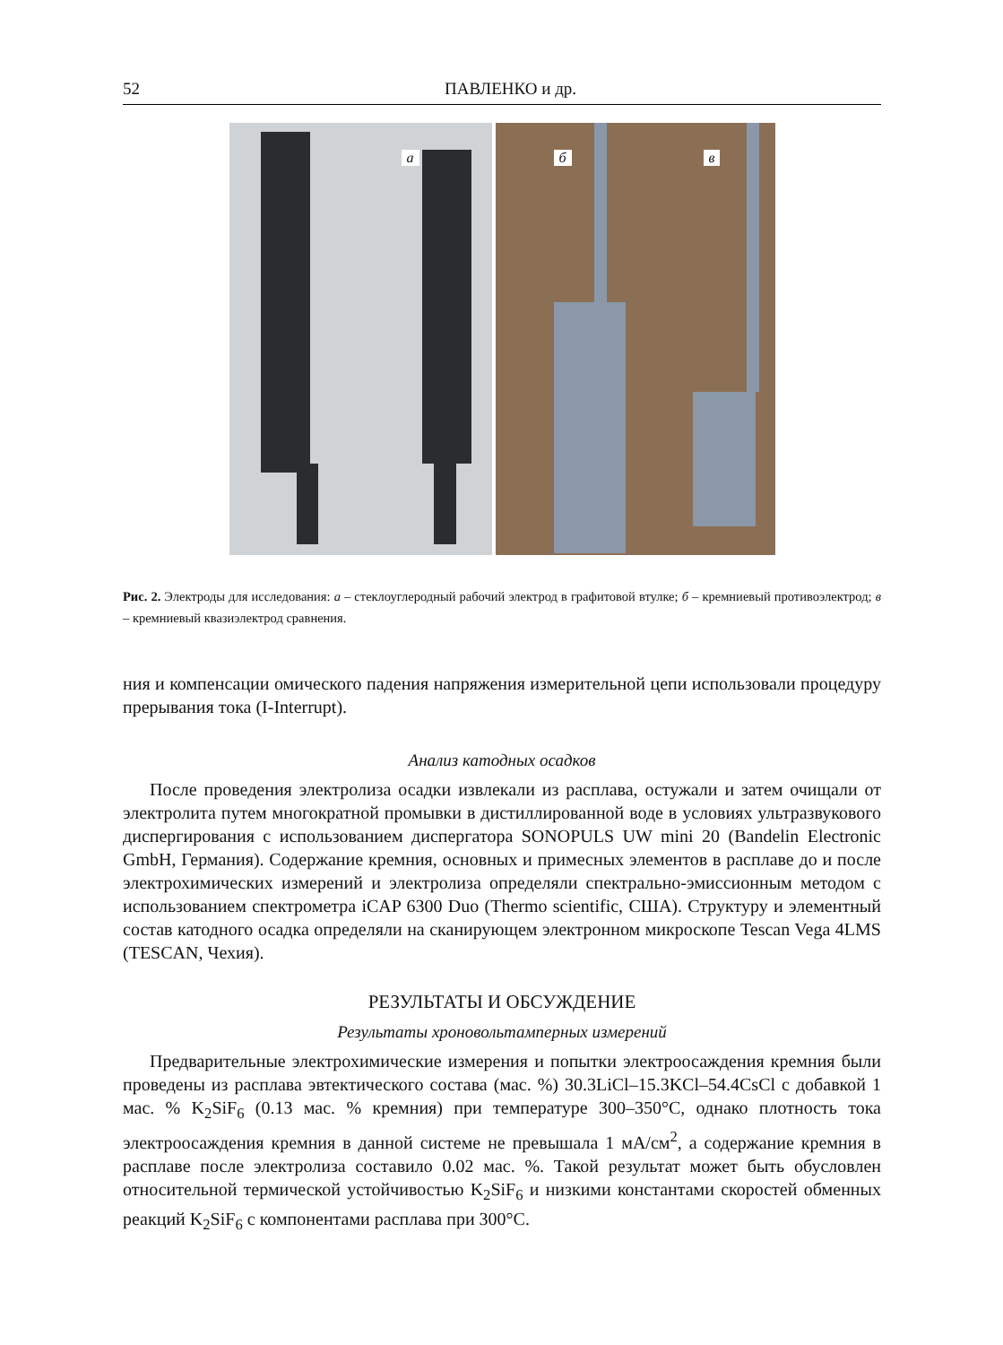52 ПАВЛЕНКО и др.
а
б в
Рис. 2. Электроды для исследования: а – стеклоуглеродный рабочий электрод в графитовой втулке; б – кремниевый противоэлектрод; в – кремниевый квазиэлектрод сравнения.
ния и компенсации омического падения напряжения измерительной цепи использовали процедуру прерывания тока (I-Interrupt).
Анализ катодных осадков
После проведения электролиза осадки извлекали из расплава, остужали и затем очищали от электролита путем многократной промывки в дистиллированной воде в условиях ультразвукового диспергирования с использованием диспергатора SONOPULS UW mini 20 (Bandelin Electronic GmbH, Германия). Содержание кремния, основных и примесных элементов в расплаве до и после электрохимических измерений и электролиза определяли спектрально-эмиссионным методом с использованием спектрометра iCAP 6300 Duo (Thermo scientific, США). Структуру и элементный состав катодного осадка определяли на сканирующем электронном микроскопе Tescan Vega 4LMS (TESCAN, Чехия).
РЕЗУЛЬТАТЫ И ОБСУЖДЕНИЕ
Результаты хроновольтамперных измерений
Предварительные электрохимические измерения и попытки электроосаждения кремния были проведены из расплава эвтектического состава (мас. %) 30.3LiCl–15.3KCl–54.4CsCl с добавкой 1 мас. % K<sub>2</sub>SiF<sub>6</sub> (0.13 мас. % кремния) при температуре 300–350°C, однако плотность тока электроосаждения кремния в данной системе не превышала 1 мА/см<sup>2</sup>, а содержание кремния в расплаве после электролиза составило 0.02 мас. %. Такой результат может быть обусловлен относительной термической устойчивостью K<sub>2</sub>SiF<sub>6</sub> и низкими константами скоростей обменных реакций K<sub>2</sub>SiF<sub>6</sub> с компонентами расплава при 300°C.